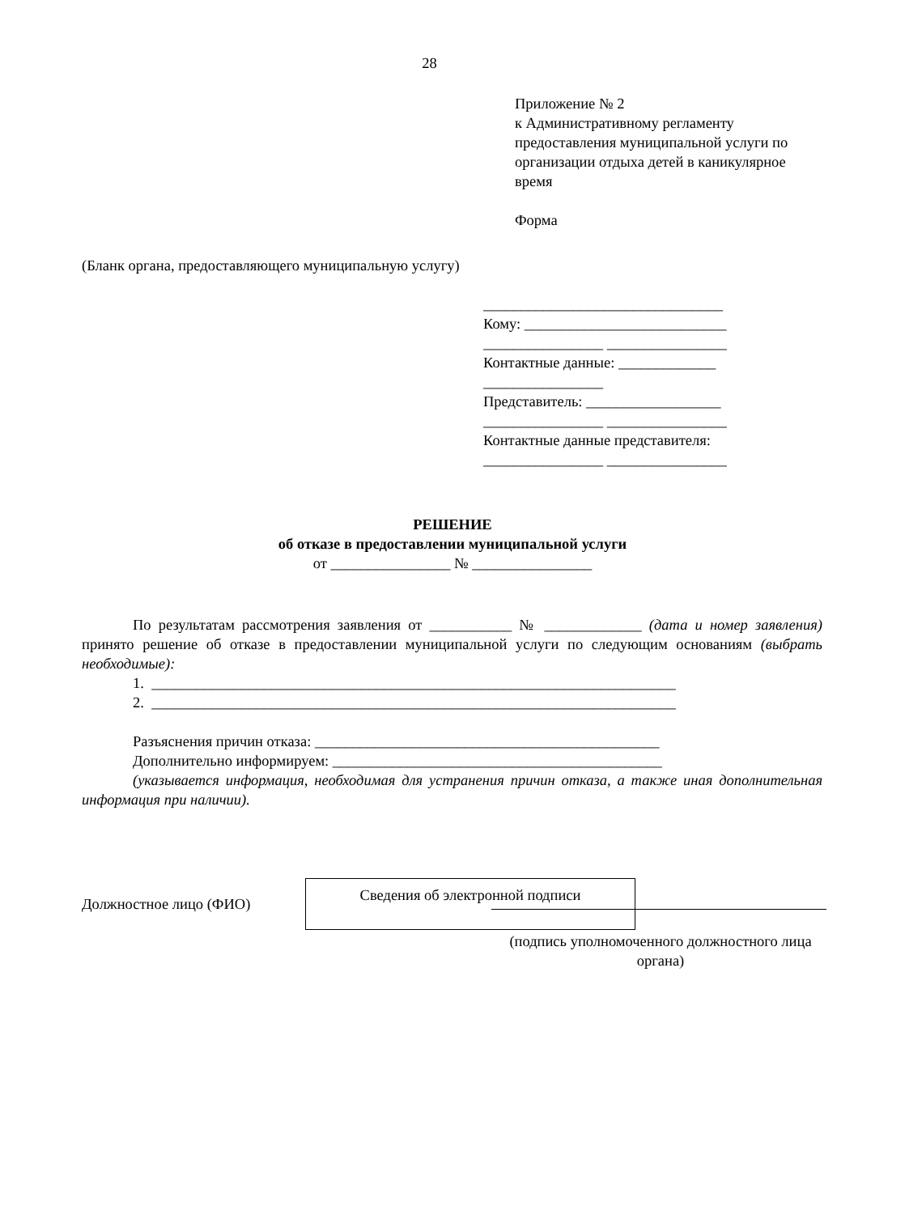28
Приложение № 2
к Административному регламенту предоставления муниципальной услуги по организации отдыха детей в каникулярное время
Форма
(Бланк органа, предоставляющего муниципальную услугу)
________________________________
Кому: ___________________________
________________ ________________
Контактные данные: _____________
________________
Представитель: __________________
________________ ________________
Контактные данные представителя:
________________ ________________
РЕШЕНИЕ
об отказе в предоставлении муниципальной услуги
от ________________ № ________________
По результатам рассмотрения заявления от ___________ № _____________ (дата и номер заявления) принято решение об отказе в предоставлении муниципальной услуги по следующим основаниям (выбрать необходимые):
1. ______________________________________________________________________
2. ______________________________________________________________________
Разъяснения причин отказа: ______________________________________________
Дополнительно информируем: ____________________________________________
(указывается информация, необходимая для устранения причин отказа, а также иная дополнительная информация при наличии).
Должностное лицо (ФИО)
Сведения об электронной подписи
(подпись уполномоченного должностного лица органа)